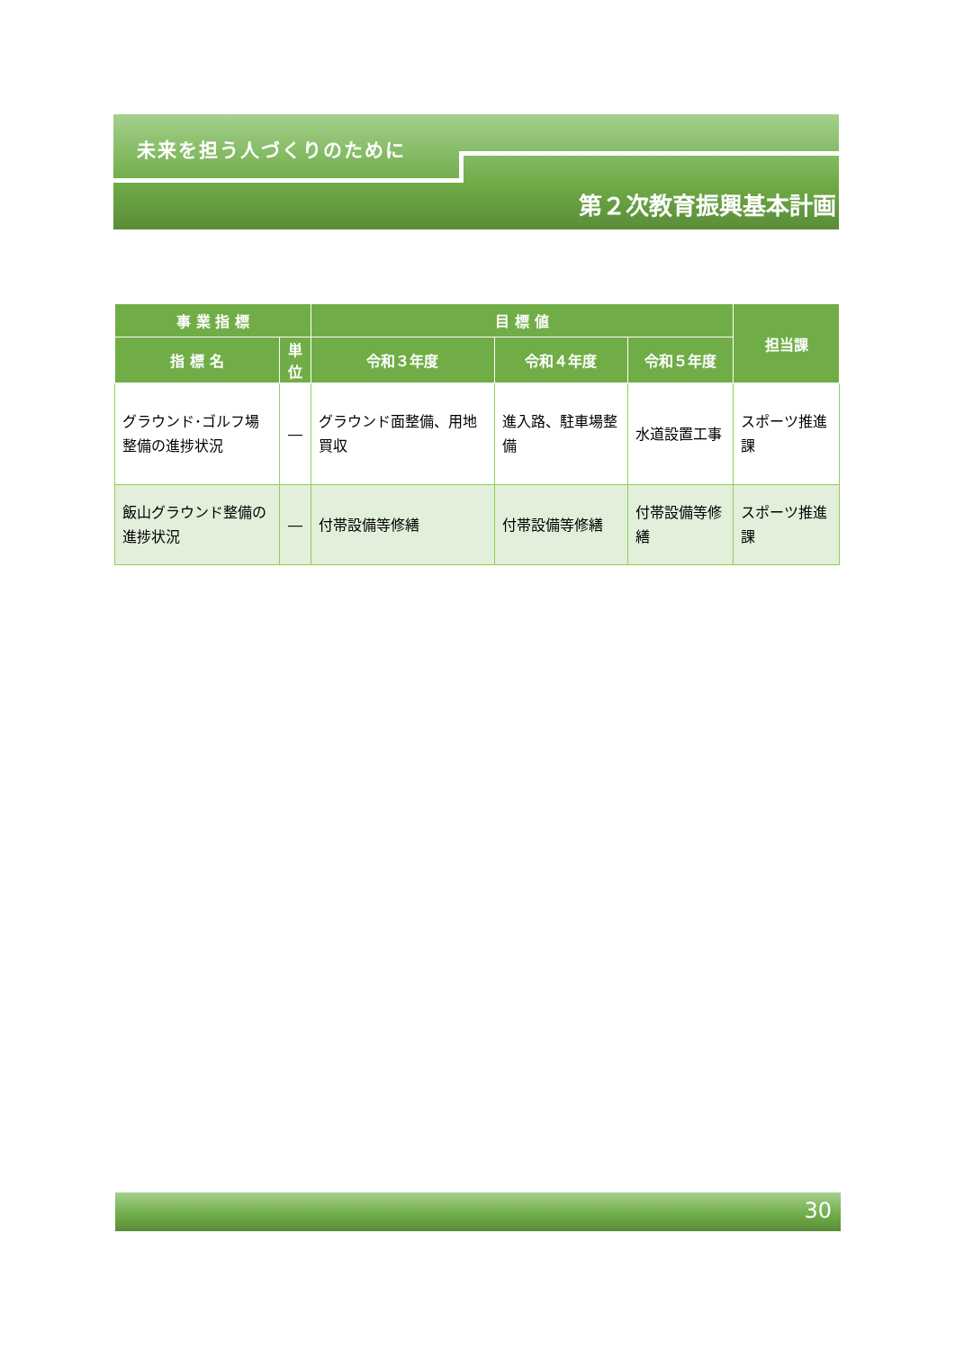未来を担う人づくりのために
第２次教育振興基本計画
| 事 業 指 標 | | 目 標 値 | | | 担当課 |
| --- | --- | --- | --- | --- | --- |
| 指 標 名 | 単位 | 令和３年度 | 令和４年度 | 令和５年度 | |
| グラウンド･ゴルフ場整備の進捗状況 | ― | グラウンド面整備、用地買収 | 進入路、駐車場整備 | 水道設置工事 | スポーツ推進課 |
| 飯山グラウンド整備の進捗状況 | ― | 付帯設備等修繕 | 付帯設備等修繕 | 付帯設備等修繕 | スポーツ推進課 |
30